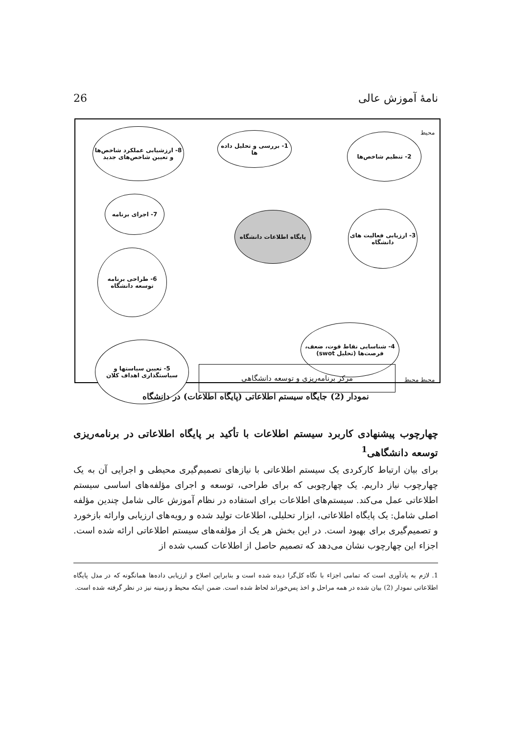26 نامهٔ آموزش عالی
محیط
8- ارزشیابی عملکرد شاخص‌ها و تعیین شاخص‌های جدید
1- بررسی و تحلیل داده ها
2- تنظیم شاخص‌ها
7- اجرای برنامه
پایگاه اطلاعات دانشگاه
3- ارزیابی فعالیت های دانشگاه
6- طراحی برنامه توسعه دانشگاه
4- شناسایی نقاط قوت، ضعف، فرصت‌ها (تحلیل swot)
5- تعیین سیاستها و سیاستگذاری اهداف کلان
مرکز برنامه‌ریزی و توسعه دانشگاهی
محیط محیط
نمودار (2) جایگاه سیستم اطلاعاتی (پایگاه اطلاعات) در دانشگاه
چهارچوب پیشنهادی کاربرد سیستم اطلاعات با تأکید بر پایگاه اطلاعاتی در برنامه‌ریزی توسعه دانشگاهی<sup>1</sup>
برای بیان ارتباط کارکردی یک سیستم اطلاعاتی با نیازهای تصمیم‌گیری محیطی و اجرایی آن به یک چهارچوب نیاز داریم. یک چهارچوبی که برای طراحی، توسعه و اجرای مؤلفه‌های اساسی سیستم اطلاعاتی عمل می‌کند. سیستم‌های اطلاعات برای استفاده در نظام آموزش عالی شامل چندین مؤلفه اصلی شامل: یک پایگاه اطلاعاتی، ابزار تحلیلی، اطلاعات تولید شده و رویه‌های ارزیابی وارائه بازخورد و تصمیم‌گیری برای بهبود است. در این بخش هر یک از مؤلفه‌های سیستم اطلاعاتی ارائه شده است. اجزاء این چهارچوب نشان می‌دهد که تصمیم حاصل از اطلاعات کسب شده از
1. لازم به یادآوری است که تمامی اجزاء با نگاه کل‌گرا دیده شده است و بنابراین اصلاح و ارزیابی داده‌ها همانگونه که در مدل پایگاه اطلاعاتی نمودار (2) بیان شده در همه مراحل و اخذ پس‌خوراند لحاظ شده است. ضمن اینکه محیط و زمینه نیز در نظر گرفته شده است.